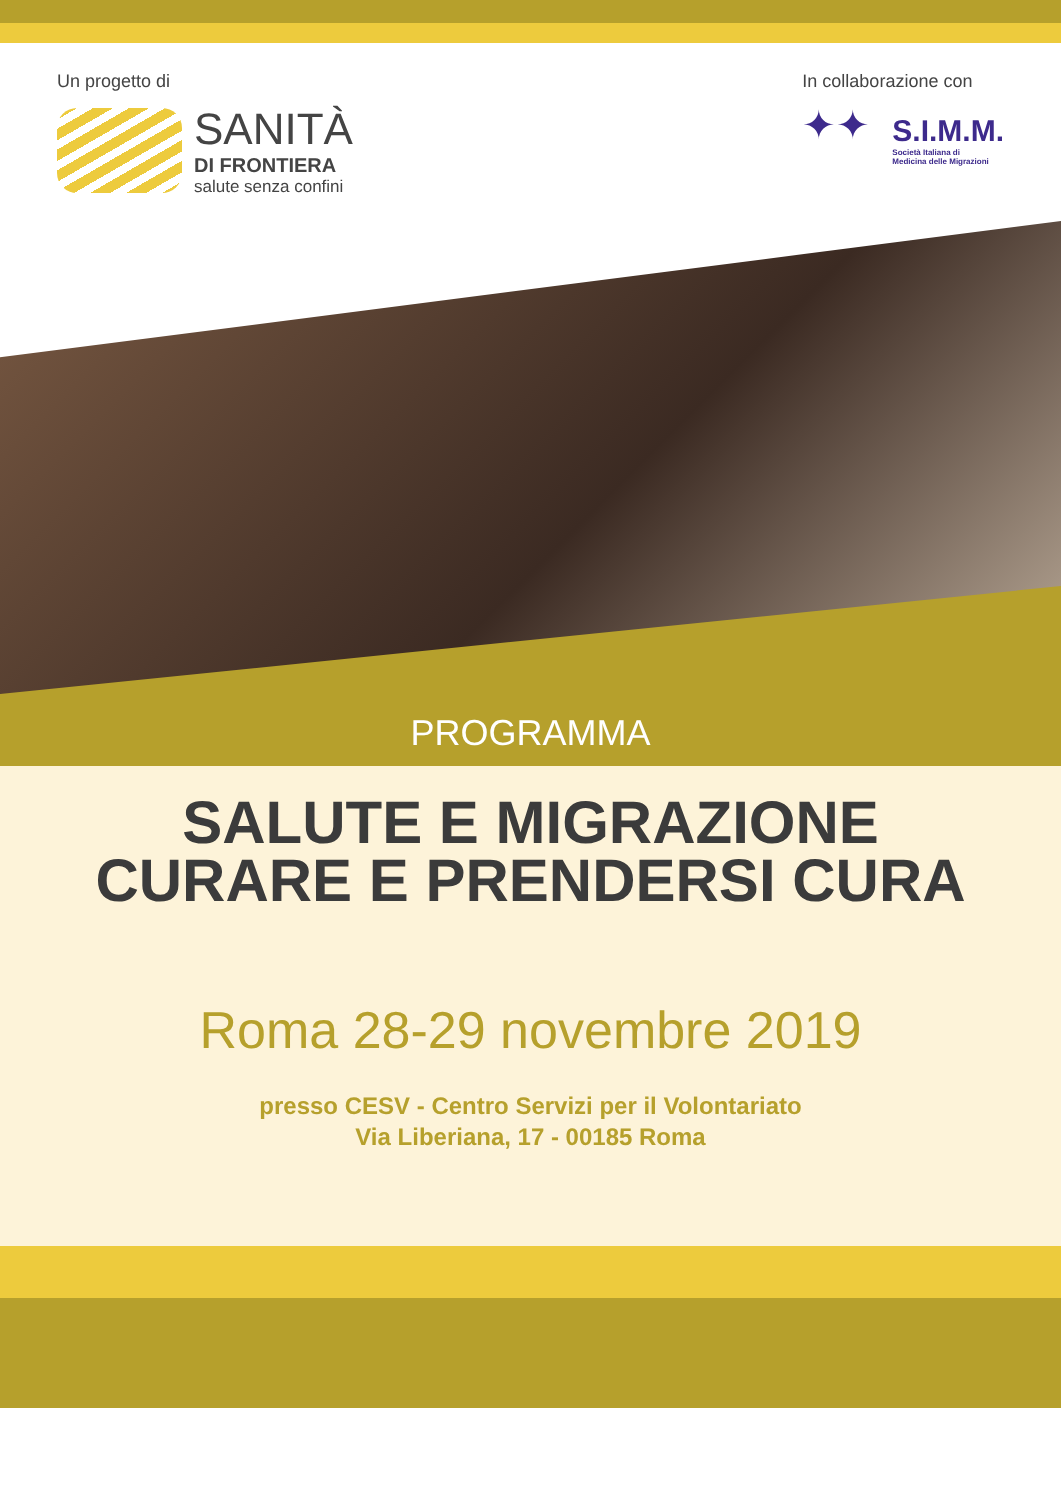Un progetto di
SANITÀ
DI FRONTIERA
salute senza confini
In collaborazione con
✦✦
S.I.M.M.
Società Italiana di
Medicina delle Migrazioni
PROGRAMMA
SALUTE E MIGRAZIONE
CURARE E PRENDERSI CURA
Roma 28-29 novembre 2019
presso CESV - Centro Servizi per il Volontariato
Via Liberiana, 17 - 00185 Roma